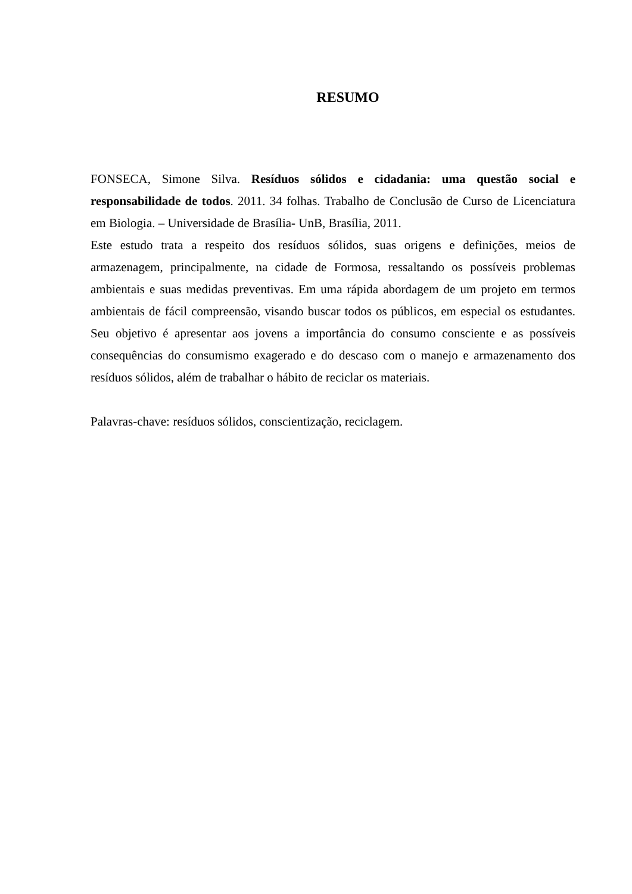RESUMO
FONSECA, Simone Silva. Resíduos sólidos e cidadania: uma questão social e responsabilidade de todos. 2011. 34 folhas. Trabalho de Conclusão de Curso de Licenciatura em Biologia. – Universidade de Brasília- UnB, Brasília, 2011.
Este estudo trata a respeito dos resíduos sólidos, suas origens e definições, meios de armazenagem, principalmente, na cidade de Formosa, ressaltando os possíveis problemas ambientais e suas medidas preventivas. Em uma rápida abordagem de um projeto em termos ambientais de fácil compreensão, visando buscar todos os públicos, em especial os estudantes. Seu objetivo é apresentar aos jovens a importância do consumo consciente e as possíveis consequências do consumismo exagerado e do descaso com o manejo e armazenamento dos resíduos sólidos, além de trabalhar o hábito de reciclar os materiais.
Palavras-chave: resíduos sólidos, conscientização, reciclagem.